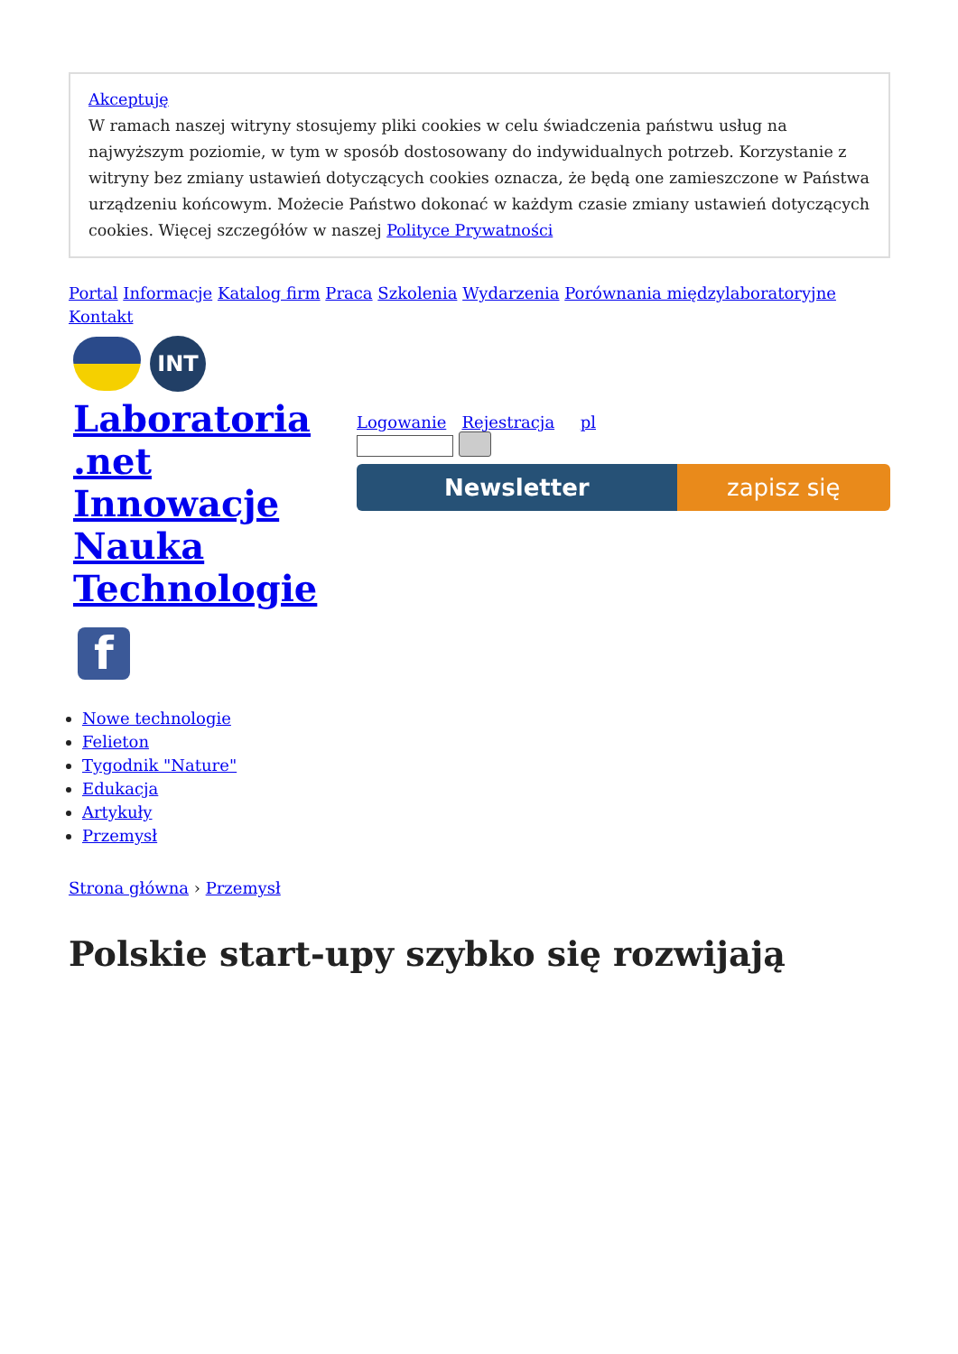Akceptuję
W ramach naszej witryny stosujemy pliki cookies w celu świadczenia państwu usług na najwyższym poziomie, w tym w sposób dostosowany do indywidualnych potrzeb. Korzystanie z witryny bez zmiany ustawień dotyczących cookies oznacza, że będą one zamieszczone w Państwa urządzeniu końcowym. Możecie Państwo dokonać w każdym czasie zmiany ustawień dotyczących cookies. Więcej szczegółów w naszej Polityce Prywatności
Portal Informacje Katalog firm Praca Szkolenia Wydarzenia Porównania międzylaboratoryjne Kontakt
INT
Laboratoria .net Innowacje Nauka Technologie
f
Logowanie Rejestracja pl
Newsletter zapisz się
Nowe technologie
Felieton
Tygodnik "Nature"
Edukacja
Artykuły
Przemysł
Strona główna › Przemysł
Polskie start-upy szybko się rozwijają